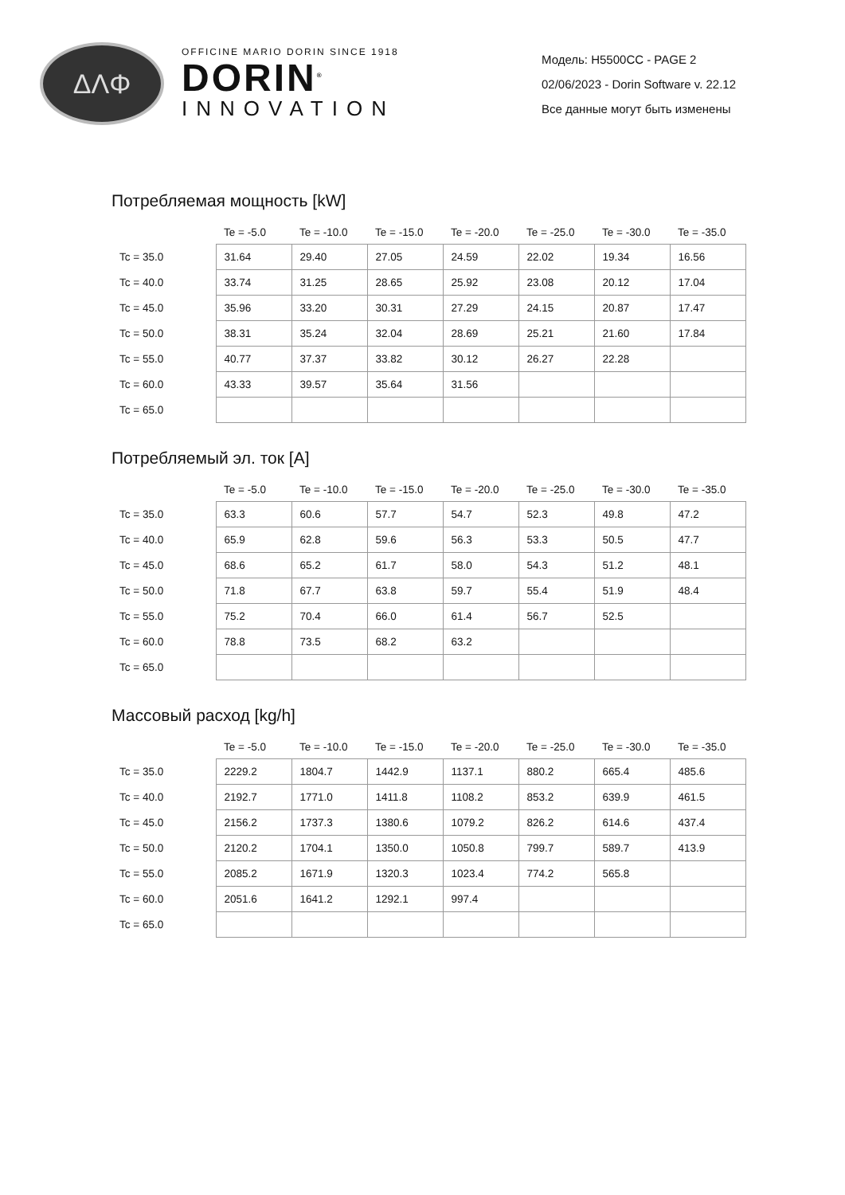ΔΛΦ
OFFICINE MARIO DORIN SINCE 1918
DORIN<sup>®</sup>
INNOVATION
Модель: H5500CC - PAGE 2
02/06/2023 - Dorin Software v. 22.12
Все данные могут быть изменены
Потребляемая мощность [kW]
| | Te = -5.0 | Te = -10.0 | Te = -15.0 | Te = -20.0 | Te = -25.0 | Te = -30.0 | Te = -35.0 |
| --- | --- | --- | --- | --- | --- | --- | --- |
| Tc = 35.0 | 31.64 | 29.40 | 27.05 | 24.59 | 22.02 | 19.34 | 16.56 |
| Tc = 40.0 | 33.74 | 31.25 | 28.65 | 25.92 | 23.08 | 20.12 | 17.04 |
| Tc = 45.0 | 35.96 | 33.20 | 30.31 | 27.29 | 24.15 | 20.87 | 17.47 |
| Tc = 50.0 | 38.31 | 35.24 | 32.04 | 28.69 | 25.21 | 21.60 | 17.84 |
| Tc = 55.0 | 40.77 | 37.37 | 33.82 | 30.12 | 26.27 | 22.28 | |
| Tc = 60.0 | 43.33 | 39.57 | 35.64 | 31.56 | | | |
| Tc = 65.0 | | | | | | | |
Потребляемый эл. ток [A]
| | Te = -5.0 | Te = -10.0 | Te = -15.0 | Te = -20.0 | Te = -25.0 | Te = -30.0 | Te = -35.0 |
| --- | --- | --- | --- | --- | --- | --- | --- |
| Tc = 35.0 | 63.3 | 60.6 | 57.7 | 54.7 | 52.3 | 49.8 | 47.2 |
| Tc = 40.0 | 65.9 | 62.8 | 59.6 | 56.3 | 53.3 | 50.5 | 47.7 |
| Tc = 45.0 | 68.6 | 65.2 | 61.7 | 58.0 | 54.3 | 51.2 | 48.1 |
| Tc = 50.0 | 71.8 | 67.7 | 63.8 | 59.7 | 55.4 | 51.9 | 48.4 |
| Tc = 55.0 | 75.2 | 70.4 | 66.0 | 61.4 | 56.7 | 52.5 | |
| Tc = 60.0 | 78.8 | 73.5 | 68.2 | 63.2 | | | |
| Tc = 65.0 | | | | | | | |
Массовый расход [kg/h]
| | Te = -5.0 | Te = -10.0 | Te = -15.0 | Te = -20.0 | Te = -25.0 | Te = -30.0 | Te = -35.0 |
| --- | --- | --- | --- | --- | --- | --- | --- |
| Tc = 35.0 | 2229.2 | 1804.7 | 1442.9 | 1137.1 | 880.2 | 665.4 | 485.6 |
| Tc = 40.0 | 2192.7 | 1771.0 | 1411.8 | 1108.2 | 853.2 | 639.9 | 461.5 |
| Tc = 45.0 | 2156.2 | 1737.3 | 1380.6 | 1079.2 | 826.2 | 614.6 | 437.4 |
| Tc = 50.0 | 2120.2 | 1704.1 | 1350.0 | 1050.8 | 799.7 | 589.7 | 413.9 |
| Tc = 55.0 | 2085.2 | 1671.9 | 1320.3 | 1023.4 | 774.2 | 565.8 | |
| Tc = 60.0 | 2051.6 | 1641.2 | 1292.1 | 997.4 | | | |
| Tc = 65.0 | | | | | | | |